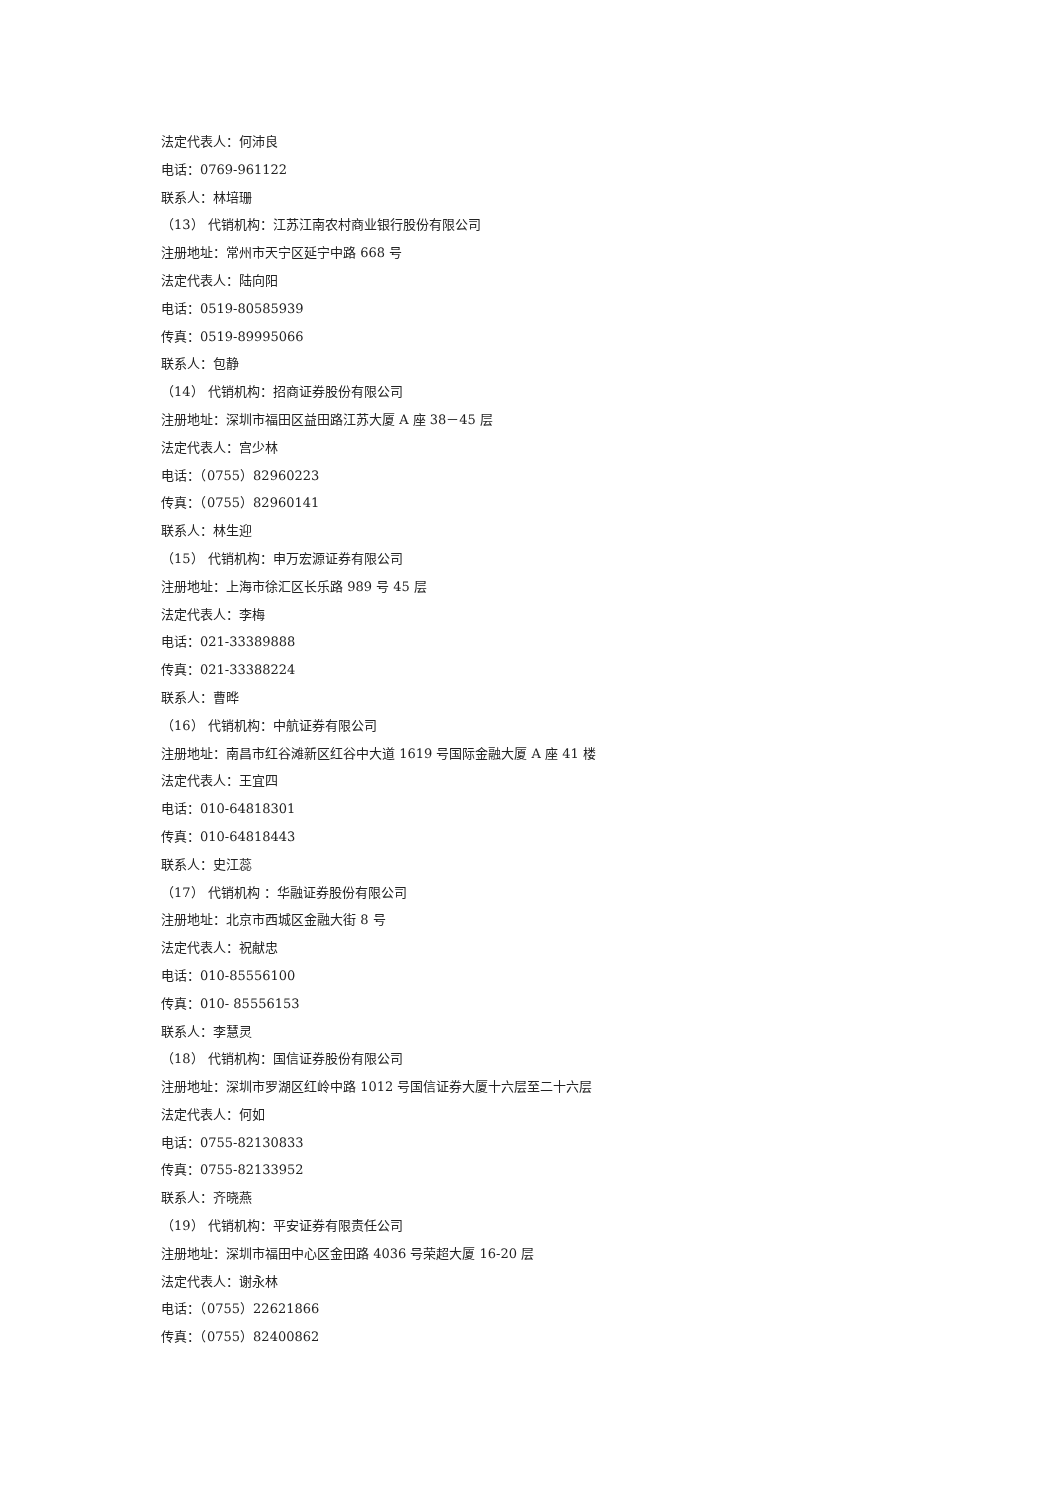法定代表人：何沛良
电话：0769-961122
联系人：林培珊
（13） 代销机构：江苏江南农村商业银行股份有限公司
注册地址：常州市天宁区延宁中路 668 号
法定代表人：陆向阳
电话：0519-80585939
传真：0519-89995066
联系人：包静
（14） 代销机构：招商证券股份有限公司
注册地址：深圳市福田区益田路江苏大厦 A 座 38－45 层
法定代表人：宫少林
电话：（0755）82960223
传真：（0755）82960141
联系人：林生迎
（15） 代销机构：申万宏源证券有限公司
注册地址：上海市徐汇区长乐路 989 号 45 层
法定代表人：李梅
电话：021-33389888
传真：021-33388224
联系人：曹晔
（16） 代销机构：中航证券有限公司
注册地址：南昌市红谷滩新区红谷中大道 1619 号国际金融大厦 A 座 41 楼
法定代表人：王宜四
电话：010-64818301
传真：010-64818443
联系人：史江蕊
（17） 代销机构 ：华融证券股份有限公司
注册地址：北京市西城区金融大街 8 号
法定代表人：祝献忠
电话：010-85556100
传真：010- 85556153
联系人：李慧灵
（18） 代销机构：国信证券股份有限公司
注册地址：深圳市罗湖区红岭中路 1012 号国信证券大厦十六层至二十六层
法定代表人：何如
电话：0755-82130833
传真：0755-82133952
联系人：齐晓燕
（19） 代销机构：平安证券有限责任公司
注册地址：深圳市福田中心区金田路 4036 号荣超大厦 16-20 层
法定代表人：谢永林
电话：（0755）22621866
传真：（0755）82400862